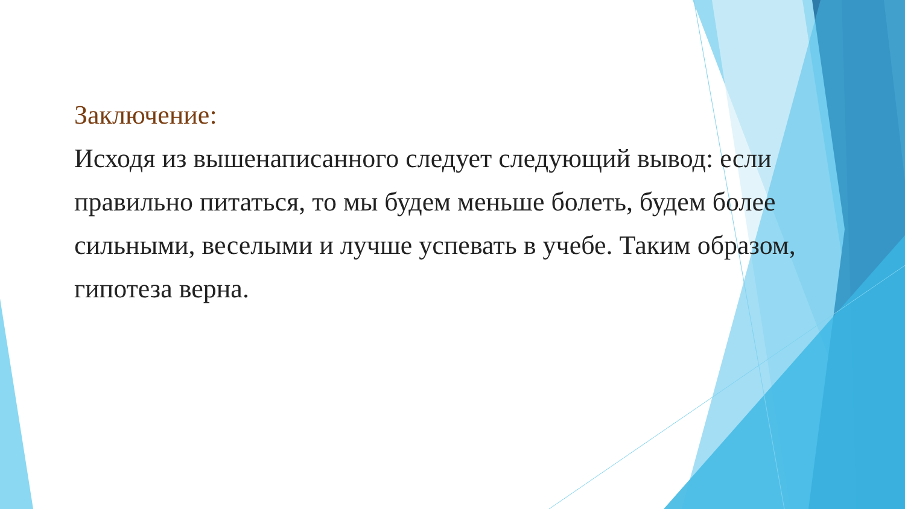Заключение:
Исходя из вышенаписанного следует следующий вывод: если правильно питаться, то мы будем меньше болеть, будем более сильными, веселыми и лучше успевать в учебе. Таким образом, гипотеза верна.